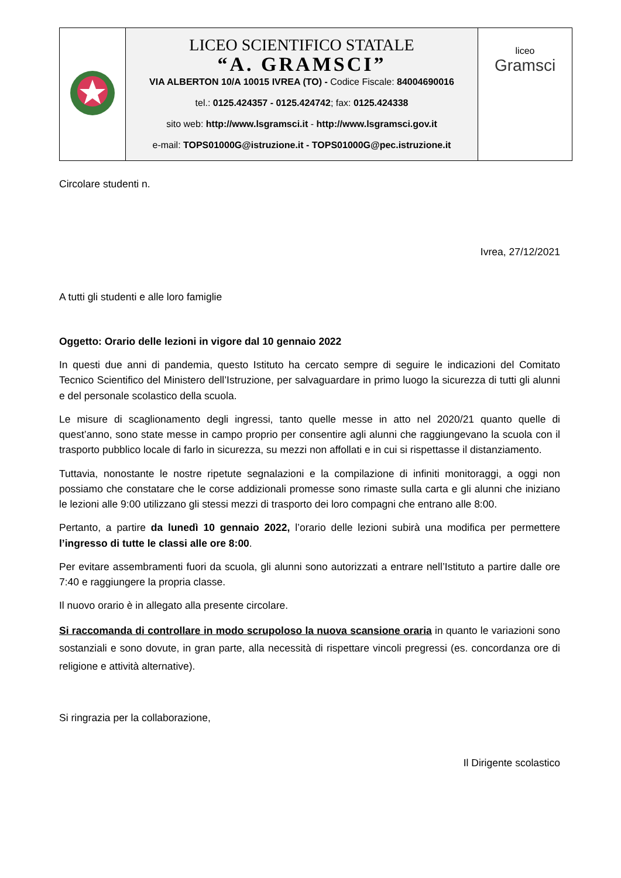| | LICEO SCIENTIFICO STATALE “A. GRAMSCI” VIA ALBERTON 10/A 10015 IVREA (TO) - Codice Fiscale: 84004690016 tel.: 0125.424357 - 0125.424742 ; fax: 0125.424338 sito web: http://www.lsgramsci.it - http://www.lsgramsci.gov.it e-mail: TOPS01000G@istruzione.it - TOPS01000G@pec.istruzione.it | liceo Gramsci |
Circolare studenti n.
Ivrea, 27/12/2021
A tutti gli studenti e alle loro famiglie
Oggetto: Orario delle lezioni in vigore dal 10 gennaio 2022
In questi due anni di pandemia, questo Istituto ha cercato sempre di seguire le indicazioni del Comitato Tecnico Scientifico del Ministero dell’Istruzione, per salvaguardare in primo luogo la sicurezza di tutti gli alunni e del personale scolastico della scuola.
Le misure di scaglionamento degli ingressi, tanto quelle messe in atto nel 2020/21 quanto quelle di quest’anno, sono state messe in campo proprio per consentire agli alunni che raggiungevano la scuola con il trasporto pubblico locale di farlo in sicurezza, su mezzi non affollati e in cui si rispettasse il distanziamento.
Tuttavia, nonostante le nostre ripetute segnalazioni e la compilazione di infiniti monitoraggi, a oggi non possiamo che constatare che le corse addizionali promesse sono rimaste sulla carta e gli alunni che iniziano le lezioni alle 9:00 utilizzano gli stessi mezzi di trasporto dei loro compagni che entrano alle 8:00.
Pertanto, a partire da lunedì 10 gennaio 2022, l’orario delle lezioni subirà una modifica per permettere l’ingresso di tutte le classi alle ore 8:00.
Per evitare assembramenti fuori da scuola, gli alunni sono autorizzati a entrare nell’Istituto a partire dalle ore 7:40 e raggiungere la propria classe.
Il nuovo orario è in allegato alla presente circolare.
Si raccomanda di controllare in modo scrupoloso la nuova scansione oraria in quanto le variazioni sono sostanziali e sono dovute, in gran parte, alla necessità di rispettare vincoli pregressi (es. concordanza ore di religione e attività alternative).
Si ringrazia per la collaborazione,
Il Dirigente scolastico